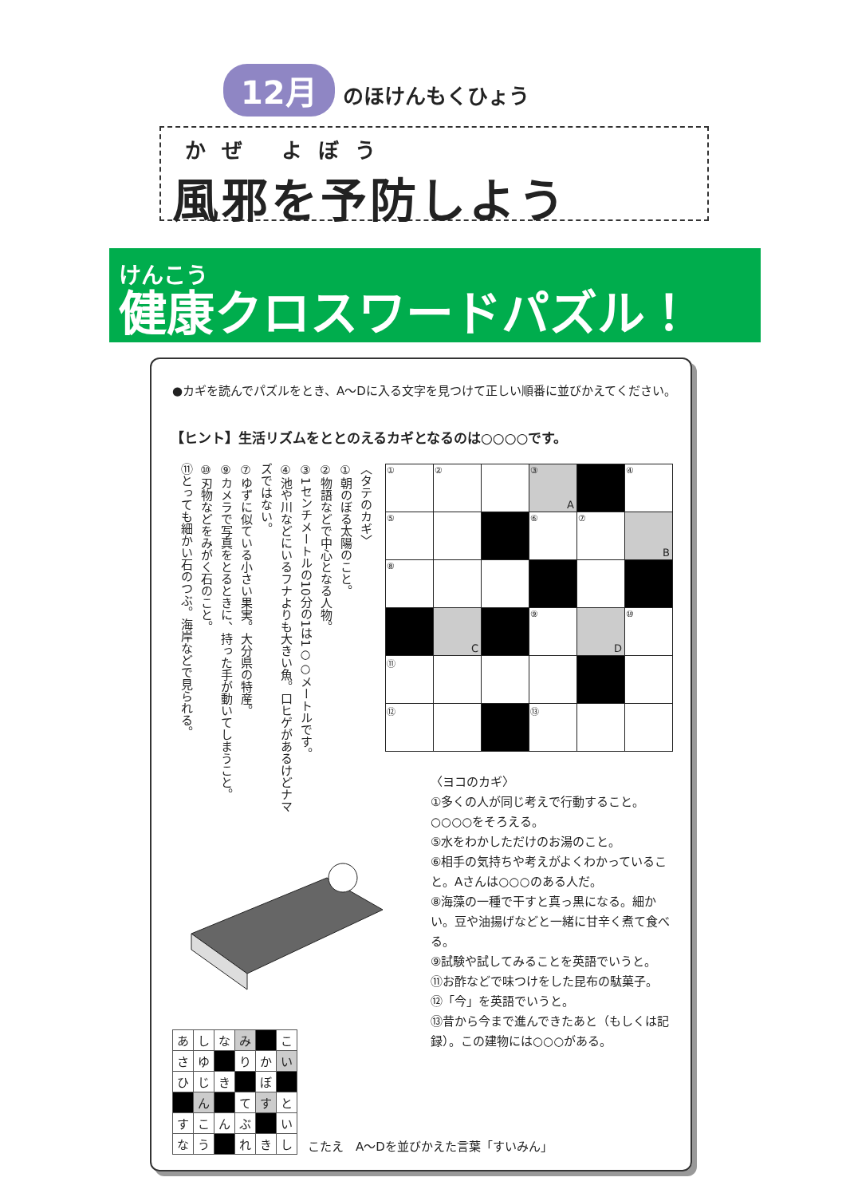12月 のほけんもくひょう
かぜ よぼう
風邪を予防しよう
けんこう
健康クロスワードパズル！
●カギを読んでパズルをとき、A～Dに入る文字を見つけて正しい順番に並びかえてください。
【ヒント】生活リズムをととのえるカギとなるのは○○○○です。
〈タテのカギ〉
①朝のぼる太陽のこと。
②物語などで中心となる人物。
③1センチメートルの10分の1は1○○メートルです。
④池や川などにいるフナよりも大きい魚。口ヒゲがあるけどナマズではない。
⑦ゆずに似ている小さい果実。大分県の特産。
⑨カメラで写真をとるときに、持った手が動いてしまうこと。
⑩刃物などをみがく石のこと。
⑪とっても細かい石のつぶ。海岸などで見られる。
| ① | ② | | ③ A | | ④ |
| ⑤ | | | ⑥ | ⑦ | B |
| ⑧ | | | | | |
| | C | | ⑨ | D | ⑩ |
| ⑪ | | | | | |
| ⑫ | | | ⑬ | | |
〈ヨコのカギ〉
①多くの人が同じ考えで行動すること。○○○○をそろえる。
⑤水をわかしただけのお湯のこと。
⑥相手の気持ちや考えがよくわかっていること。Aさんは○○○のある人だ。
⑧海藻の一種で干すと真っ黒になる。細かい。豆や油揚げなどと一緒に甘辛く煮て食べる。
⑨試験や試してみることを英語でいうと。
⑪お酢などで味つけをした昆布の駄菓子。
⑫「今」を英語でいうと。
⑬昔から今まで進んできたあと（もしくは記録）。この建物には○○○がある。
| あ | し | な | み | | こ |
| さ | ゆ | | り | か | い |
| ひ | じ | き | | ぼ | |
| | ん | | て | す | と |
| す | こ | ん | ぶ | | い |
| な | う | | れ | き | し |
こたえ　A～Dを並びかえた言葉「すいみん」